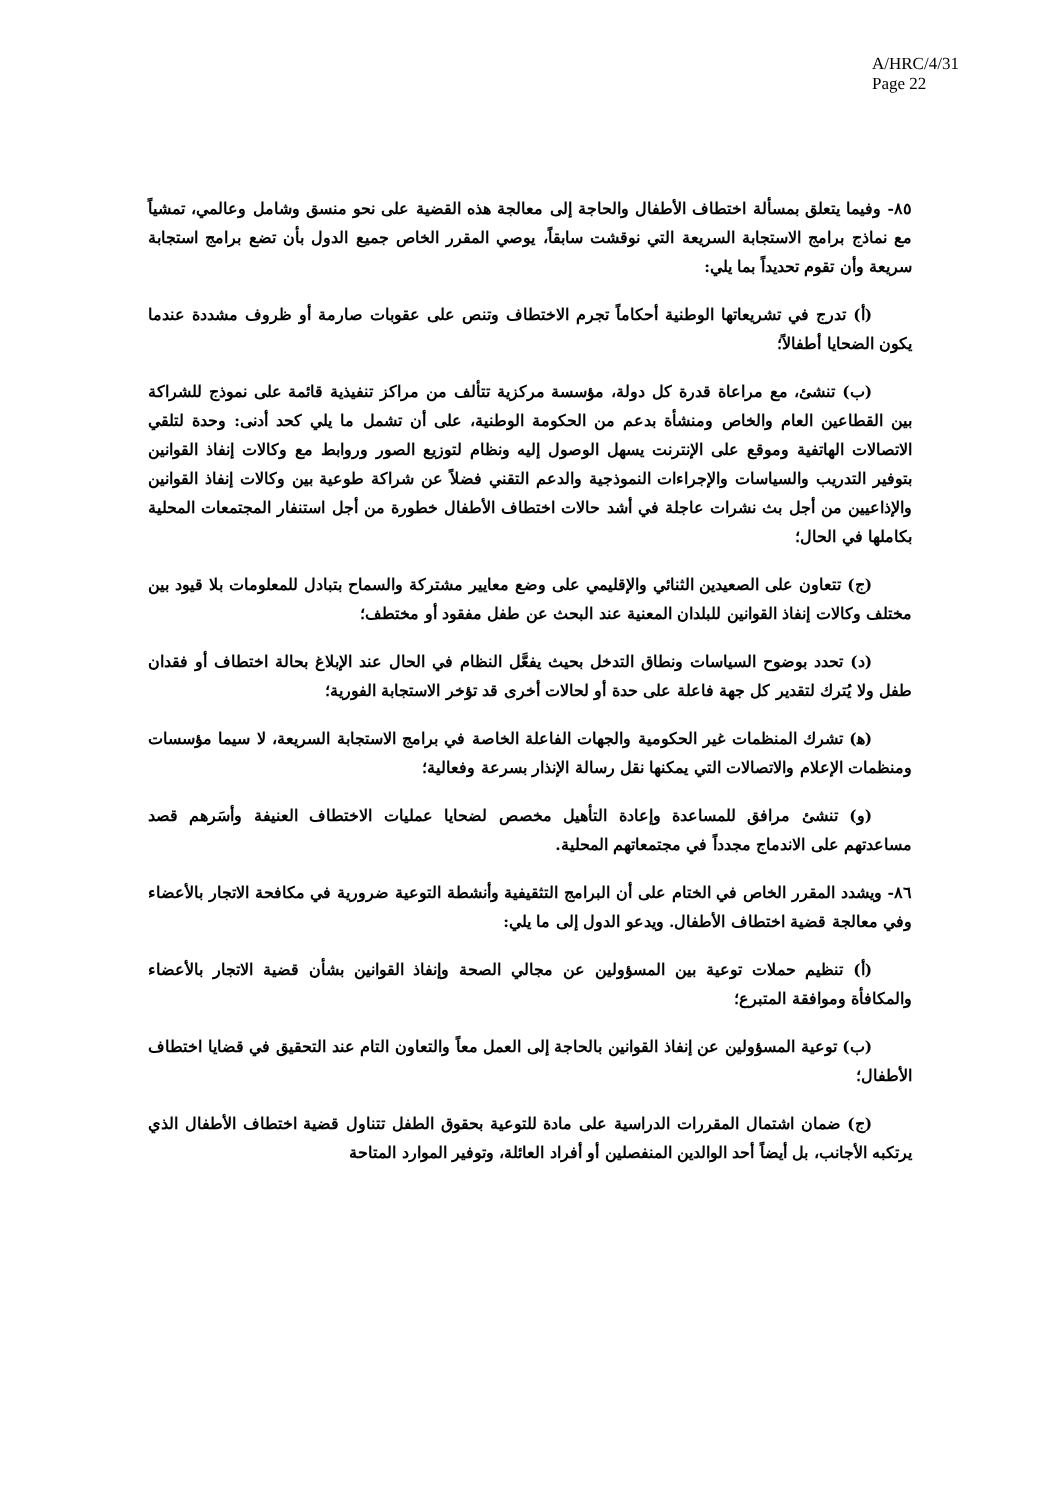A/HRC/4/31
Page 22
٨٥- وفيما يتعلق بمسألة اختطاف الأطفال والحاجة إلى معالجة هذه القضية على نحو منسق وشامل وعالمي، تمشياً مع نماذج برامج الاستجابة السريعة التي نوقشت سابقاً، يوصي المقرر الخاص جميع الدول بأن تضع برامج استجابة سريعة وأن تقوم تحديداً بما يلي:
(أ) تدرج في تشريعاتها الوطنية أحكاماً تجرم الاختطاف وتنص على عقوبات صارمة أو ظروف مشددة عندما يكون الضحايا أطفالاً؛
(ب) تنشئ، مع مراعاة قدرة كل دولة، مؤسسة مركزية تتألف من مراكز تنفيذية قائمة على نموذج للشراكة بين القطاعين العام والخاص ومنشأة بدعم من الحكومة الوطنية، على أن تشمل ما يلي كحد أدنى: وحدة لتلقي الاتصالات الهاتفية وموقع على الإنترنت يسهل الوصول إليه ونظام لتوزيع الصور وروابط مع وكالات إنفاذ القوانين بتوفير التدريب والسياسات والإجراءات النموذجية والدعم التقني فضلاً عن شراكة طوعية بين وكالات إنفاذ القوانين والإذاعيين من أجل بث نشرات عاجلة في أشد حالات اختطاف الأطفال خطورة من أجل استنفار المجتمعات المحلية بكاملها في الحال؛
(ج) تتعاون على الصعيدين الثنائي والإقليمي على وضع معايير مشتركة والسماح بتبادل للمعلومات بلا قيود بين مختلف وكالات إنفاذ القوانين للبلدان المعنية عند البحث عن طفل مفقود أو مختطف؛
(د) تحدد بوضوح السياسات ونطاق التدخل بحيث يفعَّل النظام في الحال عند الإبلاغ بحالة اختطاف أو فقدان طفل ولا يُترك لتقدير كل جهة فاعلة على حدة أو لحالات أخرى قد تؤخر الاستجابة الفورية؛
(ﻫ) تشرك المنظمات غير الحكومية والجهات الفاعلة الخاصة في برامج الاستجابة السريعة، لا سيما مؤسسات ومنظمات الإعلام والاتصالات التي يمكنها نقل رسالة الإنذار بسرعة وفعالية؛
(و) تنشئ مرافق للمساعدة وإعادة التأهيل مخصص لضحايا عمليات الاختطاف العنيفة وأسَرهم قصد مساعدتهم على الاندماج مجدداً في مجتمعاتهم المحلية.
٨٦- ويشدد المقرر الخاص في الختام على أن البرامج التثقيفية وأنشطة التوعية ضرورية في مكافحة الاتجار بالأعضاء وفي معالجة قضية اختطاف الأطفال. ويدعو الدول إلى ما يلي:
(أ) تنظيم حملات توعية بين المسؤولين عن مجالي الصحة وإنفاذ القوانين بشأن قضية الاتجار بالأعضاء والمكافأة وموافقة المتبرع؛
(ب) توعية المسؤولين عن إنفاذ القوانين بالحاجة إلى العمل معاً والتعاون التام عند التحقيق في قضايا اختطاف الأطفال؛
(ج) ضمان اشتمال المقررات الدراسية على مادة للتوعية بحقوق الطفل تتناول قضية اختطاف الأطفال الذي يرتكبه الأجانب، بل أيضاً أحد الوالدين المنفصلين أو أفراد العائلة، وتوفير الموارد المتاحة